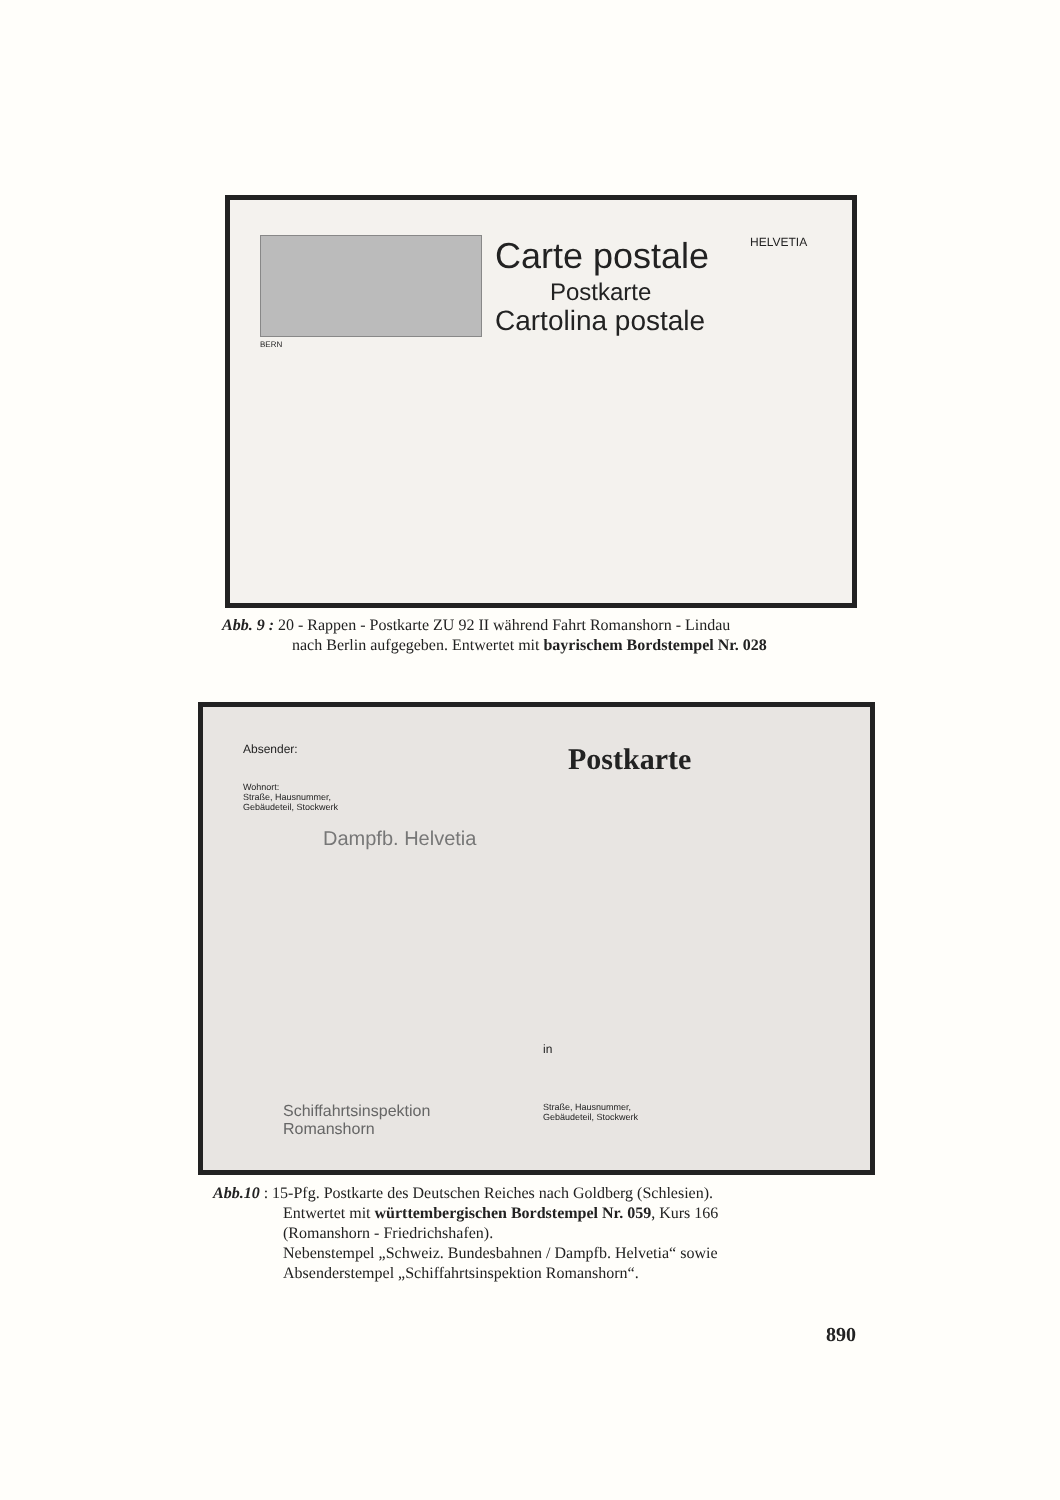Carte postale
Postkarte
Cartolina postale
HELVETIA
BERN
Abb. 9 : 20 - Rappen - Postkarte ZU 92 II während Fahrt Romanshorn - Lindau
nach Berlin aufgegeben. Entwertet mit bayrischem Bordstempel Nr. 028
Absender: Postkarte
Wohnort:
Straße, Hausnummer,
Gebäudeteil, Stockwerk
Dampfb. Helvetia
Schiffahrtsinspektion
Romanshorn
in
Straße, Hausnummer,
Gebäudeteil, Stockwerk
Abb.10 : 15-Pfg. Postkarte des Deutschen Reiches nach Goldberg (Schlesien).
Entwertet mit württembergischen Bordstempel Nr. 059, Kurs 166
(Romanshorn - Friedrichshafen).
Nebenstempel „Schweiz. Bundesbahnen / Dampfb. Helvetia“ sowie
Absenderstempel „Schiffahrtsinspektion Romanshorn“.
890